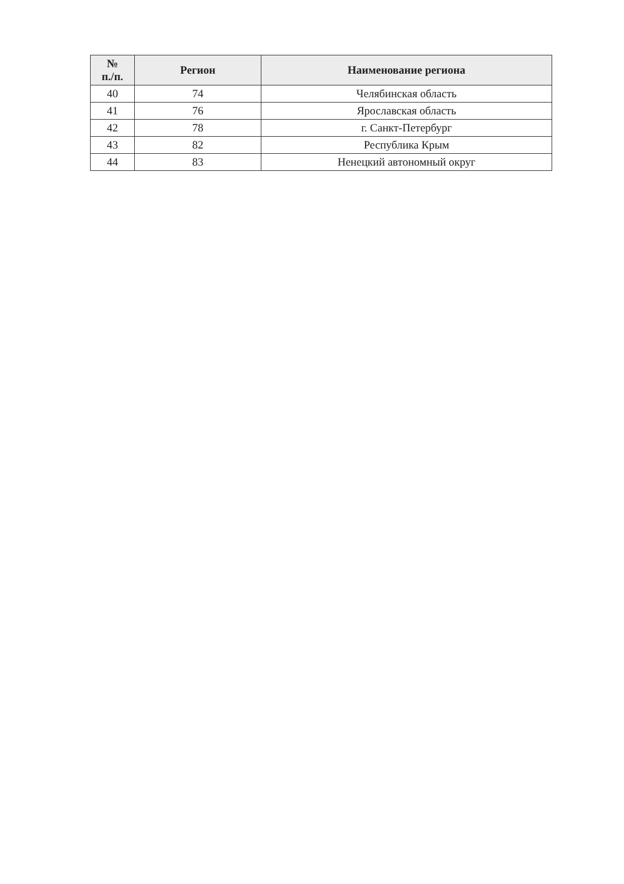| № п./п. | Регион | Наименование региона |
| --- | --- | --- |
| 40 | 74 | Челябинская область |
| 41 | 76 | Ярославская область |
| 42 | 78 | г. Санкт-Петербург |
| 43 | 82 | Республика Крым |
| 44 | 83 | Ненецкий автономный округ |